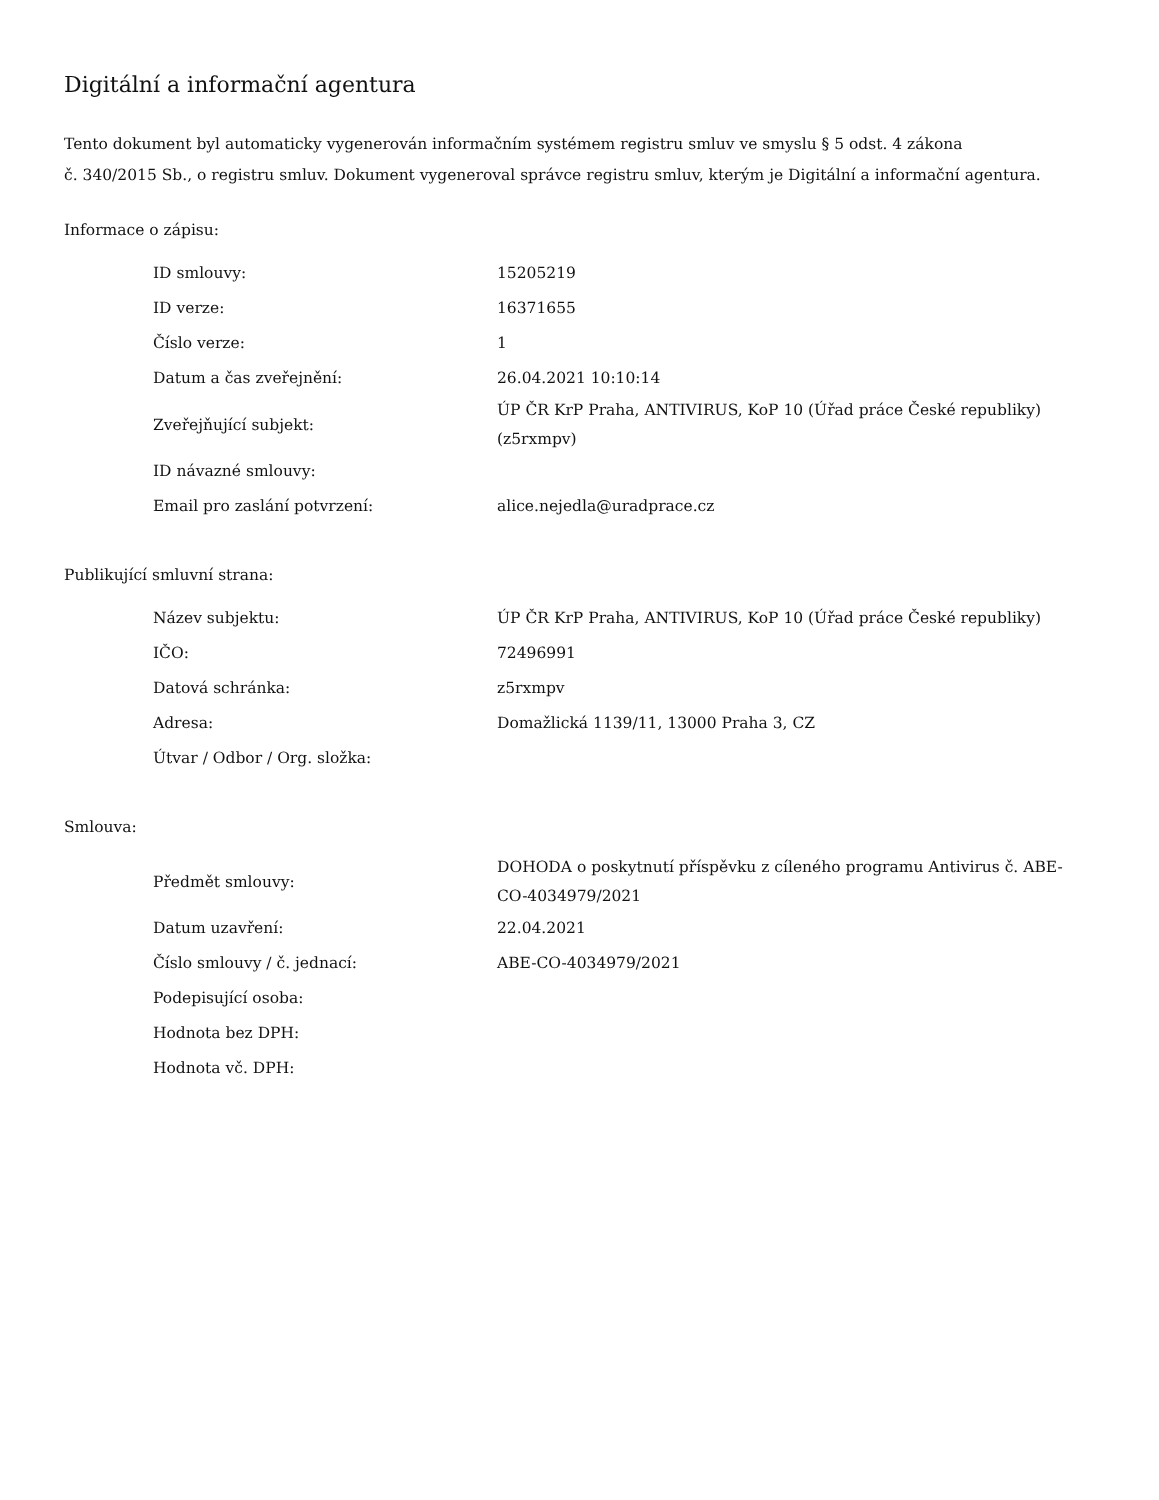Digitální a informační agentura
Tento dokument byl automaticky vygenerován informačním systémem registru smluv ve smyslu § 5 odst. 4 zákona
č. 340/2015 Sb., o registru smluv. Dokument vygeneroval správce registru smluv, kterým je Digitální a informační agentura.
Informace o zápisu:
| ID smlouvy: | 15205219 |
| ID verze: | 16371655 |
| Číslo verze: | 1 |
| Datum a čas zveřejnění: | 26.04.2021 10:10:14 |
| Zveřejňující subjekt: | ÚP ČR KrP Praha, ANTIVIRUS, KoP 10 (Úřad práce České republiky) (z5rxmpv) |
| ID návazné smlouvy: | |
| Email pro zaslání potvrzení: | alice.nejedla@uradprace.cz |
Publikující smluvní strana:
| Název subjektu: | ÚP ČR KrP Praha, ANTIVIRUS, KoP 10 (Úřad práce České republiky) |
| IČO: | 72496991 |
| Datová schránka: | z5rxmpv |
| Adresa: | Domažlická 1139/11, 13000 Praha 3, CZ |
| Útvar / Odbor / Org. složka: | |
Smlouva:
| Předmět smlouvy: | DOHODA o poskytnutí příspěvku z cíleného programu Antivirus č. ABE-CO-4034979/2021 |
| Datum uzavření: | 22.04.2021 |
| Číslo smlouvy / č. jednací: | ABE-CO-4034979/2021 |
| Podepisující osoba: | |
| Hodnota bez DPH: | |
| Hodnota vč. DPH: | |